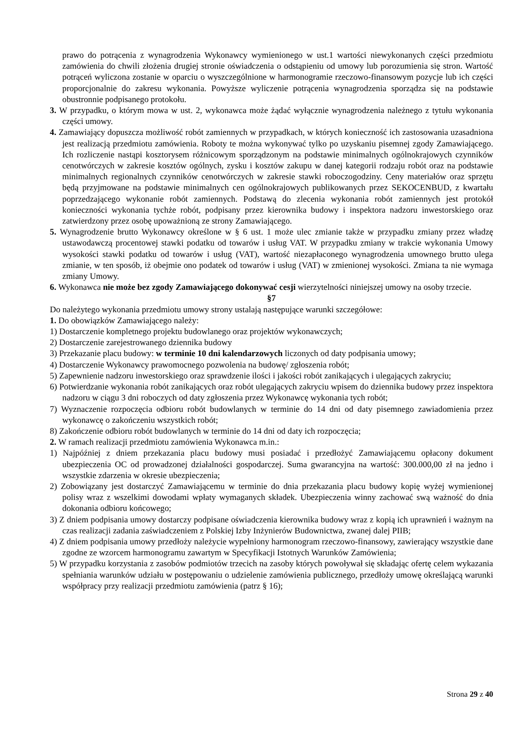prawo do potrącenia z wynagrodzenia Wykonawcy wymienionego w ust.1 wartości niewykonanych części przedmiotu zamówienia do chwili złożenia drugiej stronie oświadczenia o odstąpieniu od umowy lub porozumienia się stron. Wartość potrąceń wyliczona zostanie w oparciu o wyszczególnione w harmonogramie rzeczowo-finansowym pozycje lub ich części proporcjonalnie do zakresu wykonania. Powyższe wyliczenie potrącenia wynagrodzenia sporządza się na podstawie obustronnie podpisanego protokołu.
3. W przypadku, o którym mowa w ust. 2, wykonawca może żądać wyłącznie wynagrodzenia należnego z tytułu wykonania części umowy.
4. Zamawiający dopuszcza możliwość robót zamiennych w przypadkach, w których konieczność ich zastosowania uzasadniona jest realizacją przedmiotu zamówienia. Roboty te można wykonywać tylko po uzyskaniu pisemnej zgody Zamawiającego. Ich rozliczenie nastąpi kosztorysem różnicowym sporządzonym na podstawie minimalnych ogólnokrajowych czynników cenotwórczych w zakresie kosztów ogólnych, zysku i kosztów zakupu w danej kategorii rodzaju robót oraz na podstawie minimalnych regionalnych czynników cenotwórczych w zakresie stawki roboczogodziny. Ceny materiałów oraz sprzętu będą przyjmowane na podstawie minimalnych cen ogólnokrajowych publikowanych przez SEKOCENBUD, z kwartału poprzedzającego wykonanie robót zamiennych. Podstawą do zlecenia wykonania robót zamiennych jest protokół konieczności wykonania tychże robót, podpisany przez kierownika budowy i inspektora nadzoru inwestorskiego oraz zatwierdzony przez osobę upoważnioną ze strony Zamawiającego.
5. Wynagrodzenie brutto Wykonawcy określone w § 6 ust. 1 może ulec zmianie także w przypadku zmiany przez władzę ustawodawczą procentowej stawki podatku od towarów i usług VAT. W przypadku zmiany w trakcie wykonania Umowy wysokości stawki podatku od towarów i usług (VAT), wartość niezapłaconego wynagrodzenia umownego brutto ulega zmianie, w ten sposób, iż obejmie ono podatek od towarów i usług (VAT) w zmienionej wysokości. Zmiana ta nie wymaga zmiany Umowy.
6. Wykonawca nie może bez zgody Zamawiającego dokonywać cesji wierzytelności niniejszej umowy na osoby trzecie.
§7
Do należytego wykonania przedmiotu umowy strony ustalają następujące warunki szczegółowe:
1. Do obowiązków Zamawiającego należy:
1) Dostarczenie kompletnego projektu budowlanego oraz projektów wykonawczych;
2) Dostarczenie zarejestrowanego dziennika budowy
3) Przekazanie placu budowy: w terminie 10 dni kalendarzowych liczonych od daty podpisania umowy;
4) Dostarczenie Wykonawcy prawomocnego pozwolenia na budowę/ zgłoszenia robót;
5) Zapewnienie nadzoru inwestorskiego oraz sprawdzenie ilości i jakości robót zanikających i ulegających zakryciu;
6) Potwierdzanie wykonania robót zanikających oraz robót ulegających zakryciu wpisem do dziennika budowy przez inspektora nadzoru w ciągu 3 dni roboczych od daty zgłoszenia przez Wykonawcę wykonania tych robót;
7) Wyznaczenie rozpoczęcia odbioru robót budowlanych w terminie do 14 dni od daty pisemnego zawiadomienia przez wykonawcę o zakończeniu wszystkich robót;
8) Zakończenie odbioru robót budowlanych w terminie do 14 dni od daty ich rozpoczęcia;
2. W ramach realizacji przedmiotu zamówienia Wykonawca m.in.:
1) Najpóźniej z dniem przekazania placu budowy musi posiadać i przedłożyć Zamawiającemu opłacony dokument ubezpieczenia OC od prowadzonej działalności gospodarczej. Suma gwarancyjna na wartość: 300.000,00 zł na jedno i wszystkie zdarzenia w okresie ubezpieczenia;
2) Zobowiązany jest dostarczyć Zamawiającemu w terminie do dnia przekazania placu budowy kopię wyżej wymienionej polisy wraz z wszelkimi dowodami wpłaty wymaganych składek. Ubezpieczenia winny zachować swą ważność do dnia dokonania odbioru końcowego;
3) Z dniem podpisania umowy dostarczy podpisane oświadczenia kierownika budowy wraz z kopią ich uprawnień i ważnym na czas realizacji zadania zaświadczeniem z Polskiej Izby Inżynierów Budownictwa, zwanej dalej PIIB;
4) Z dniem podpisania umowy przedłoży należycie wypełniony harmonogram rzeczowo-finansowy, zawierający wszystkie dane zgodne ze wzorcem harmonogramu zawartym w Specyfikacji Istotnych Warunków Zamówienia;
5) W przypadku korzystania z zasobów podmiotów trzecich na zasoby których powoływał się składając ofertę celem wykazania spełniania warunków udziału w postępowaniu o udzielenie zamówienia publicznego, przedłoży umowę określającą warunki współpracy przy realizacji przedmiotu zamówienia (patrz § 16);
Strona 29 z 40